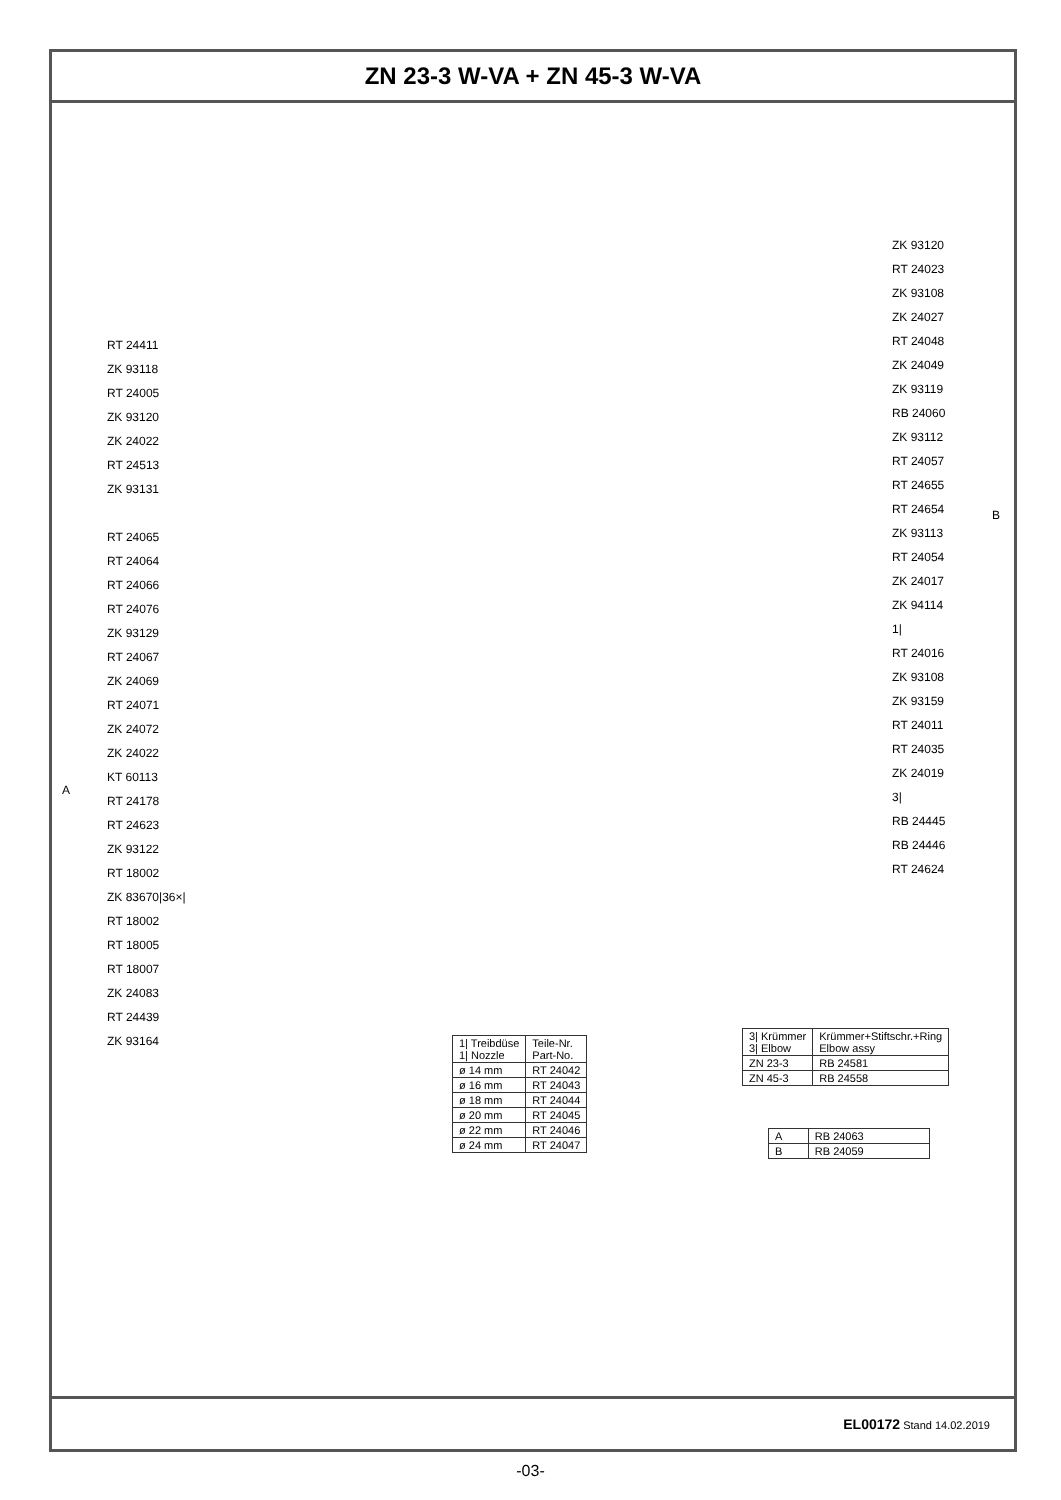ZN 23-3 W-VA + ZN 45-3 W-VA
RT 24411
ZK 93118
RT 24005
ZK 93120
ZK 24022
RT 24513
ZK 93131
RT 24065
RT 24064
RT 24066
RT 24076
ZK 93129
RT 24067
ZK 24069
RT 24071
ZK 24072
ZK 24022
KT 60113
RT 24178
RT 24623
ZK 93122
RT 18002
ZK 83670|36×|
RT 18002
RT 18005
RT 18007
ZK 24083
RT 24439
ZK 93164
A
ZK 93120
RT 24023
ZK 93108
ZK 24027
RT 24048
ZK 24049
ZK 93119
RB 24060
ZK 93112
RT 24057
RT 24655
RT 24654
ZK 93113
RT 24054
ZK 24017
ZK 94114
1|
RT 24016
ZK 93108
ZK 93159
RT 24011
RT 24035
ZK 24019
3|
RB 24445
RB 24446
RT 24624
B
| 1/ Treibdüse 1/ Nozzle | Teile-Nr. Part-No. |
| --- | --- |
| ø 14 mm | RT 24042 |
| ø 16 mm | RT 24043 |
| ø 18 mm | RT 24044 |
| ø 20 mm | RT 24045 |
| ø 22 mm | RT 24046 |
| ø 24 mm | RT 24047 |
| 3/ Krümmer 3/ Elbow | Krümmer+Stiftschr.+Ring Elbow assy |
| --- | --- |
| ZN 23-3 | RB 24581 |
| ZN 45-3 | RB 24558 |
| A | RB 24063 |
| B | RB 24059 |
EL00172 Stand 14.02.2019
-03-